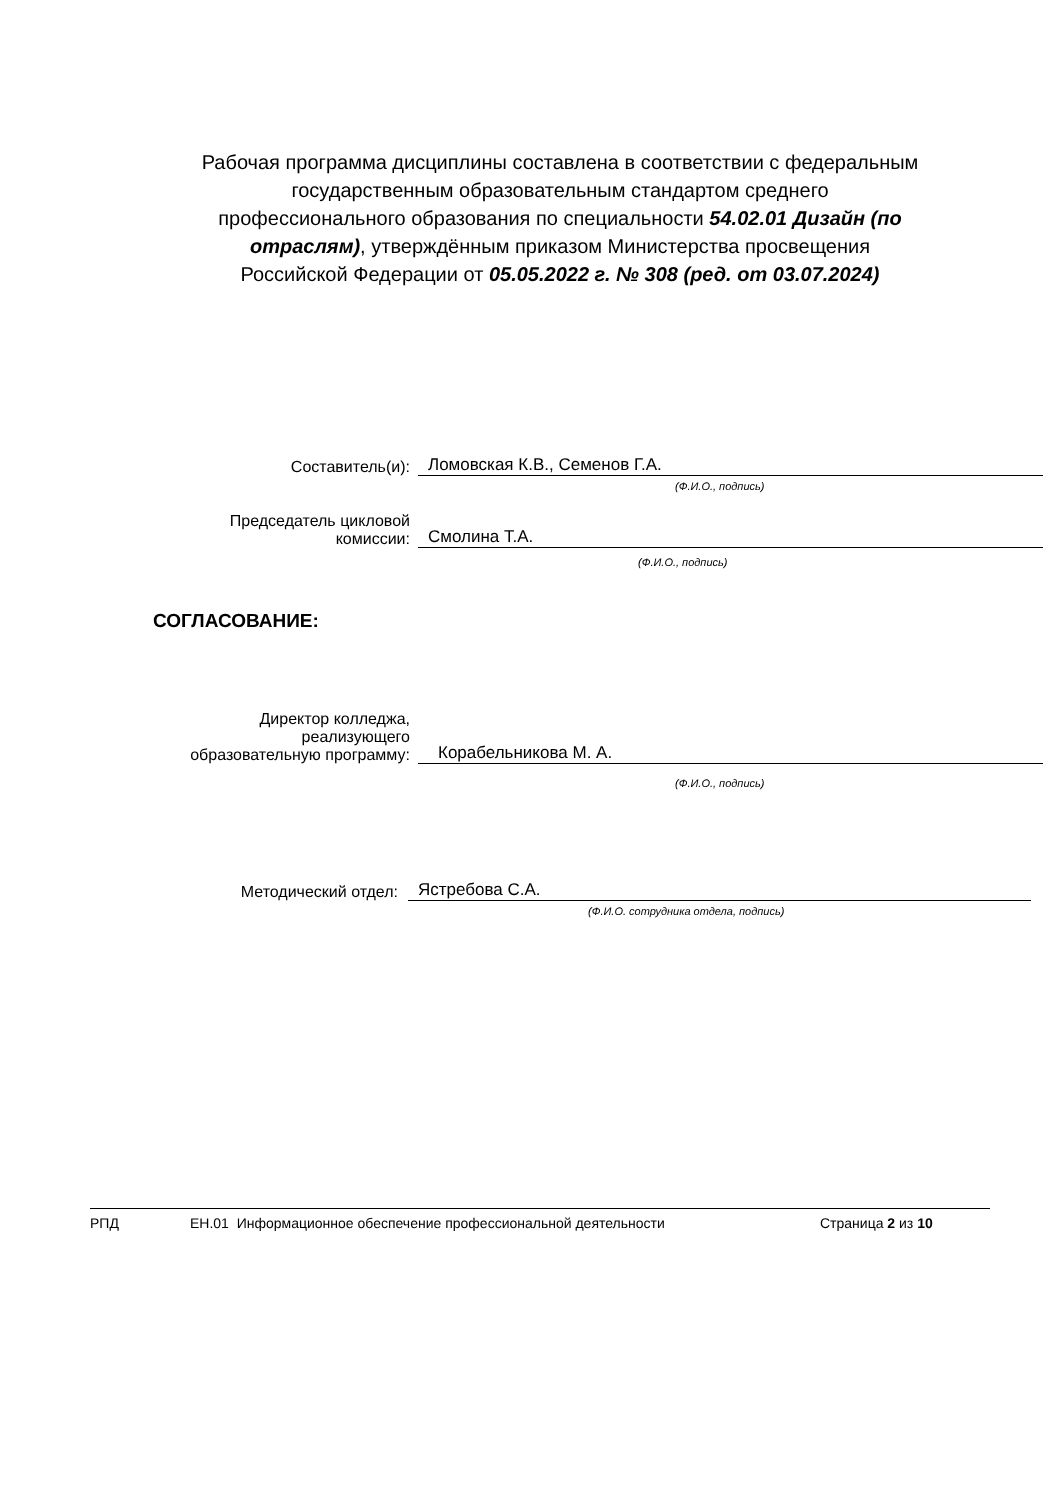Рабочая программа дисциплины составлена в соответствии с федеральным государственным образовательным стандартом среднего профессионального образования по специальности 54.02.01 Дизайн (по отраслям), утверждённым приказом Министерства просвещения Российской Федерации от 05.05.2022 г. № 308 (ред. от 03.07.2024)
Составитель(и):
Ломовская К.В., Семенов Г.А.
(Ф.И.О., подпись)
Председатель цикловой
комиссии:
Смолина Т.А.
(Ф.И.О., подпись)
СОГЛАСОВАНИЕ:
Директор колледжа,
реализующего
образовательную программу:
Корабельникова М. А.
(Ф.И.О., подпись)
Методический отдел:
Ястребова С.А.
(Ф.И.О. сотрудника отдела, подпись)
РПД ЕН.01 Информационное обеспечение профессиональной деятельности Страница 2 из 10